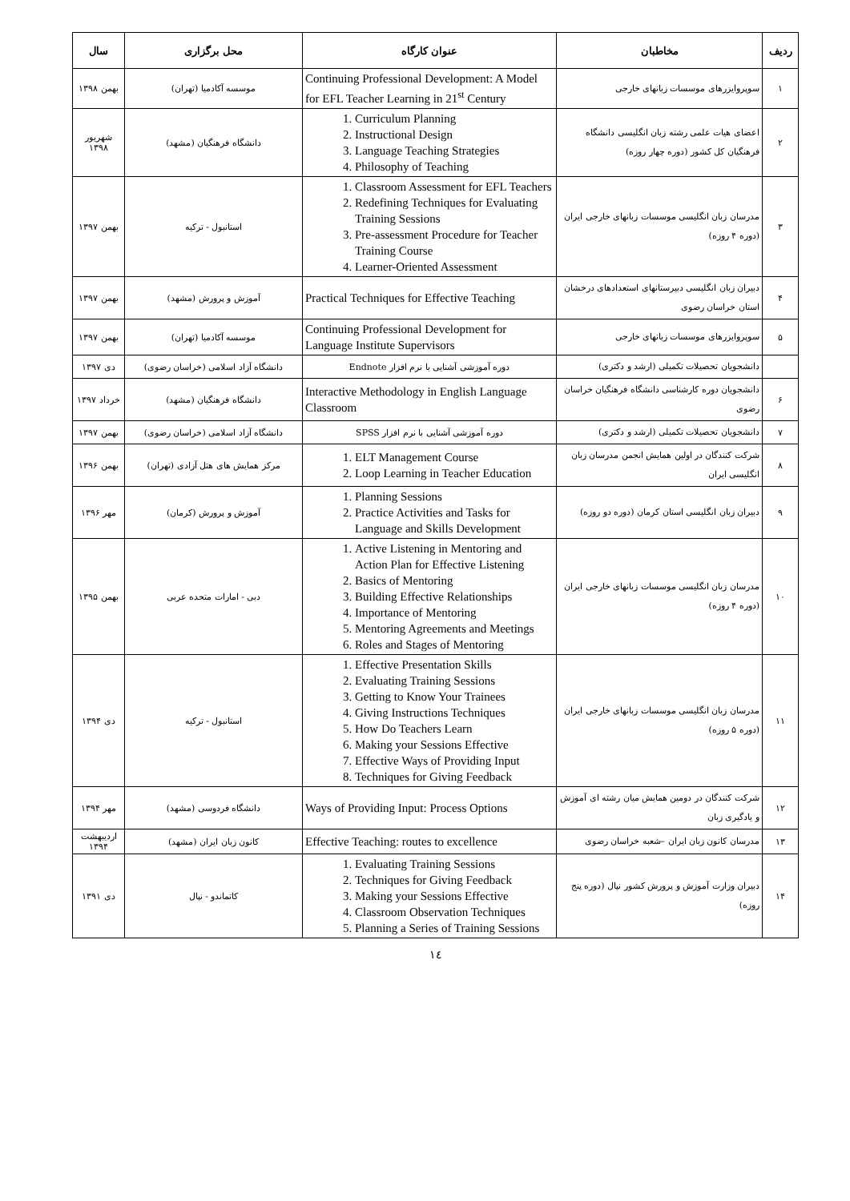| ردیف | مخاطبان | عنوان کارگاه | محل برگزاری | سال |
| --- | --- | --- | --- | --- |
| ۱ | سوپروایزرهای موسسات زبانهای خارجی | Continuing Professional Development: A Model for EFL Teacher Learning in 21<sup>st</sup> Century | موسسه آکادمیا (تهران) | بهمن ۱۳۹۸ |
| ۲ | اعضای هیات علمی رشته زبان انگلیسی دانشگاه فرهنگیان کل کشور (دوره چهار روزه) | 1. Curriculum Planning 2. Instructional Design 3. Language Teaching Strategies 4. Philosophy of Teaching | دانشگاه فرهنگیان (مشهد) | شهریور ۱۳۹۸ |
| ۳ | مدرسان زبان انگلیسی موسسات زبانهای خارجی ایران (دوره ۴ روزه) | 1. Classroom Assessment for EFL Teachers 2. Redefining Techniques for Evaluating Training Sessions 3. Pre-assessment Procedure for Teacher Training Course 4. Learner-Oriented Assessment | استانبول - ترکیه | بهمن ۱۳۹۷ |
| ۴ | دبیران زبان انگلیسی دبیرستانهای استعدادهای درخشان استان خراسان رضوی | Practical Techniques for Effective Teaching | آموزش و پرورش (مشهد) | بهمن ۱۳۹۷ |
| ۵ | سوپروایزرهای موسسات زبانهای خارجی | Continuing Professional Development for Language Institute Supervisors | موسسه آکادمیا (تهران) | بهمن ۱۳۹۷ |
| | دانشجویان تحصیلات تکمیلی (ارشد و دکتری) | دوره آموزشی آشنایی با نرم افزار Endnote | دانشگاه آزاد اسلامی (خراسان رضوی) | دی ۱۳۹۷ |
| ۶ | دانشجویان دوره کارشناسی دانشگاه فرهنگیان خراسان رضوی | Interactive Methodology in English Language Classroom | دانشگاه فرهنگیان (مشهد) | خرداد ۱۳۹۷ |
| ۷ | دانشجویان تحصیلات تکمیلی (ارشد و دکتری) | دوره آموزشی آشنایی با نرم افزار SPSS | دانشگاه آزاد اسلامی (خراسان رضوی) | بهمن ۱۳۹۷ |
| ۸ | شرکت کنندگان در اولین همایش انجمن مدرسان زبان انگلیسی ایران | 1. ELT Management Course 2. Loop Learning in Teacher Education | مرکز همایش های هتل آزادی (تهران) | بهمن ۱۳۹۶ |
| ۹ | دبیران زبان انگلیسی استان کرمان (دوره دو روزه) | 1. Planning Sessions 2. Practice Activities and Tasks for Language and Skills Development | آموزش و پرورش (کرمان) | مهر ۱۳۹۶ |
| ۱۰ | مدرسان زبان انگلیسی موسسات زبانهای خارجی ایران (دوره ۴ روزه) | 1. Active Listening in Mentoring and Action Plan for Effective Listening 2. Basics of Mentoring 3. Building Effective Relationships 4. Importance of Mentoring 5. Mentoring Agreements and Meetings 6. Roles and Stages of Mentoring | دبی - امارات متحده عربی | بهمن ۱۳۹۵ |
| ۱۱ | مدرسان زبان انگلیسی موسسات زبانهای خارجی ایران (دوره ۵ روزه) | 1. Effective Presentation Skills 2. Evaluating Training Sessions 3. Getting to Know Your Trainees 4. Giving Instructions Techniques 5. How Do Teachers Learn 6. Making your Sessions Effective 7. Effective Ways of Providing Input 8. Techniques for Giving Feedback | استانبول - ترکیه | دی ۱۳۹۴ |
| ۱۲ | شرکت کنندگان در دومین همایش میان رشته ای آموزش و یادگیری زبان | Ways of Providing Input: Process Options | دانشگاه فردوسی (مشهد) | مهر ۱۳۹۴ |
| ۱۳ | مدرسان کانون زبان ایران –شعبه خراسان رضوی | Effective Teaching: routes to excellence | کانون زبان ایران (مشهد) | اردیبهشت ۱۳۹۴ |
| ۱۴ | دبیران وزارت آموزش و پرورش کشور نپال (دوره پنج روزه) | 1. Evaluating Training Sessions 2. Techniques for Giving Feedback 3. Making your Sessions Effective 4. Classroom Observation Techniques 5. Planning a Series of Training Sessions | کاتماندو - نپال | دی ۱۳۹۱ |
۱٤